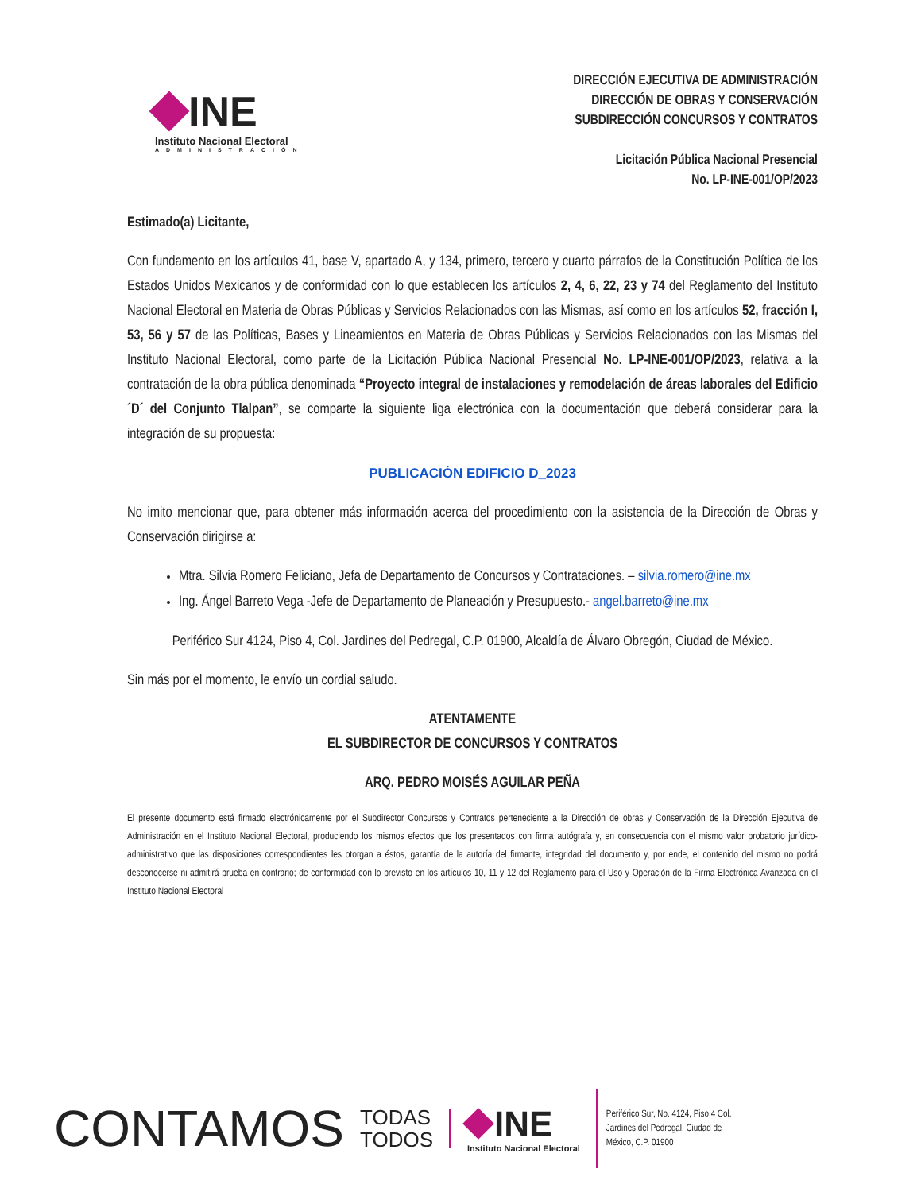INE
Instituto Nacional Electoral
ADMINISTRACIÓN
DIRECCIÓN EJECUTIVA DE ADMINISTRACIÓN
DIRECCIÓN DE OBRAS Y CONSERVACIÓN
SUBDIRECCIÓN CONCURSOS Y CONTRATOS
Licitación Pública Nacional Presencial
No. LP-INE-001/OP/2023
Estimado(a) Licitante,
Con fundamento en los artículos 41, base V, apartado A, y 134, primero, tercero y cuarto párrafos de la Constitución Política de los Estados Unidos Mexicanos y de conformidad con lo que establecen los artículos 2, 4, 6, 22, 23 y 74 del Reglamento del Instituto Nacional Electoral en Materia de Obras Públicas y Servicios Relacionados con las Mismas, así como en los artículos 52, fracción I, 53, 56 y 57 de las Políticas, Bases y Lineamientos en Materia de Obras Públicas y Servicios Relacionados con las Mismas del Instituto Nacional Electoral, como parte de la Licitación Pública Nacional Presencial No. LP-INE-001/OP/2023, relativa a la contratación de la obra pública denominada “Proyecto integral de instalaciones y remodelación de áreas laborales del Edificio ´D´ del Conjunto Tlalpan”, se comparte la siguiente liga electrónica con la documentación que deberá considerar para la integración de su propuesta:
PUBLICACIÓN EDIFICIO D_2023
No imito mencionar que, para obtener más información acerca del procedimiento con la asistencia de la Dirección de Obras y Conservación dirigirse a:
Mtra. Silvia Romero Feliciano, Jefa de Departamento de Concursos y Contrataciones. – silvia.romero@ine.mx
Ing. Ángel Barreto Vega -Jefe de Departamento de Planeación y Presupuesto.- angel.barreto@ine.mx
Periférico Sur 4124, Piso 4, Col. Jardines del Pedregal, C.P. 01900, Alcaldía de Álvaro Obregón, Ciudad de México.
Sin más por el momento, le envío un cordial saludo.
ATENTAMENTE
EL SUBDIRECTOR DE CONCURSOS Y CONTRATOS
ARQ. PEDRO MOISÉS AGUILAR PEÑA
El presente documento está firmado electrónicamente por el Subdirector Concursos y Contratos perteneciente a la Dirección de obras y Conservación de la Dirección Ejecutiva de Administración en el Instituto Nacional Electoral, produciendo los mismos efectos que los presentados con firma autógrafa y, en consecuencia con el mismo valor probatorio jurídico-administrativo que las disposiciones correspondientes les otorgan a éstos, garantía de la autoría del firmante, integridad del documento y, por ende, el contenido del mismo no podrá desconocerse ni admitirá prueba en contrario; de conformidad con lo previsto en los artículos 10, 11 y 12 del Reglamento para el Uso y Operación de la Firma Electrónica Avanzada en el Instituto Nacional Electoral
CONTAMOS
TODAS
TODOS
INE
Instituto Nacional Electoral
Periférico Sur, No. 4124, Piso 4 Col.
Jardines del Pedregal, Ciudad de
México, C.P. 01900